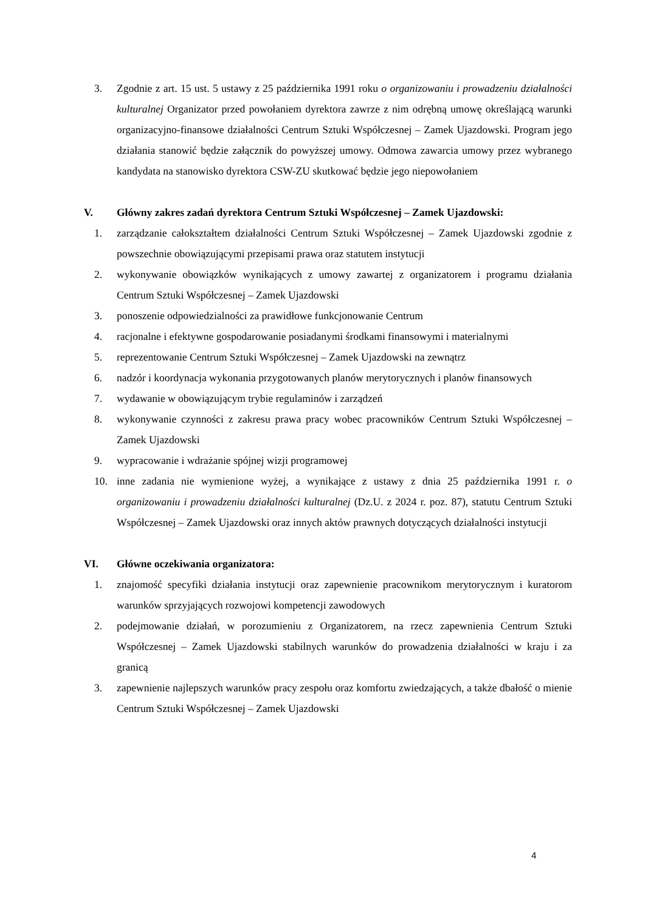3. Zgodnie z art. 15 ust. 5 ustawy z 25 października 1991 roku o organizowaniu i prowadzeniu działalności kulturalnej Organizator przed powołaniem dyrektora zawrze z nim odrębną umowę określającą warunki organizacyjno-finansowe działalności Centrum Sztuki Współczesnej – Zamek Ujazdowski. Program jego działania stanowić będzie załącznik do powyższej umowy. Odmowa zawarcia umowy przez wybranego kandydata na stanowisko dyrektora CSW-ZU skutkować będzie jego niepowołaniem
V. Główny zakres zadań dyrektora Centrum Sztuki Współczesnej – Zamek Ujazdowski:
1. zarządzanie całokształtem działalności Centrum Sztuki Współczesnej – Zamek Ujazdowski zgodnie z powszechnie obowiązującymi przepisami prawa oraz statutem instytucji
2. wykonywanie obowiązków wynikających z umowy zawartej z organizatorem i programu działania Centrum Sztuki Współczesnej – Zamek Ujazdowski
3. ponoszenie odpowiedzialności za prawidłowe funkcjonowanie Centrum
4. racjonalne i efektywne gospodarowanie posiadanymi środkami finansowymi i materialnymi
5. reprezentowanie Centrum Sztuki Współczesnej – Zamek Ujazdowski na zewnątrz
6. nadzór i koordynacja wykonania przygotowanych planów merytorycznych i planów finansowych
7. wydawanie w obowiązującym trybie regulaminów i zarządzeń
8. wykonywanie czynności z zakresu prawa pracy wobec pracowników Centrum Sztuki Współczesnej – Zamek Ujazdowski
9. wypracowanie i wdrażanie spójnej wizji programowej
10. inne zadania nie wymienione wyżej, a wynikające z ustawy z dnia 25 października 1991 r. o organizowaniu i prowadzeniu działalności kulturalnej (Dz.U. z 2024 r. poz. 87), statutu Centrum Sztuki Współczesnej – Zamek Ujazdowski oraz innych aktów prawnych dotyczących działalności instytucji
VI. Główne oczekiwania organizatora:
1. znajomość specyfiki działania instytucji oraz zapewnienie pracownikom merytorycznym i kuratorom warunków sprzyjających rozwojowi kompetencji zawodowych
2. podejmowanie działań, w porozumieniu z Organizatorem, na rzecz zapewnienia Centrum Sztuki Współczesnej – Zamek Ujazdowski stabilnych warunków do prowadzenia działalności w kraju i za granicą
3. zapewnienie najlepszych warunków pracy zespołu oraz komfortu zwiedzających, a także dbałość o mienie Centrum Sztuki Współczesnej – Zamek Ujazdowski
4